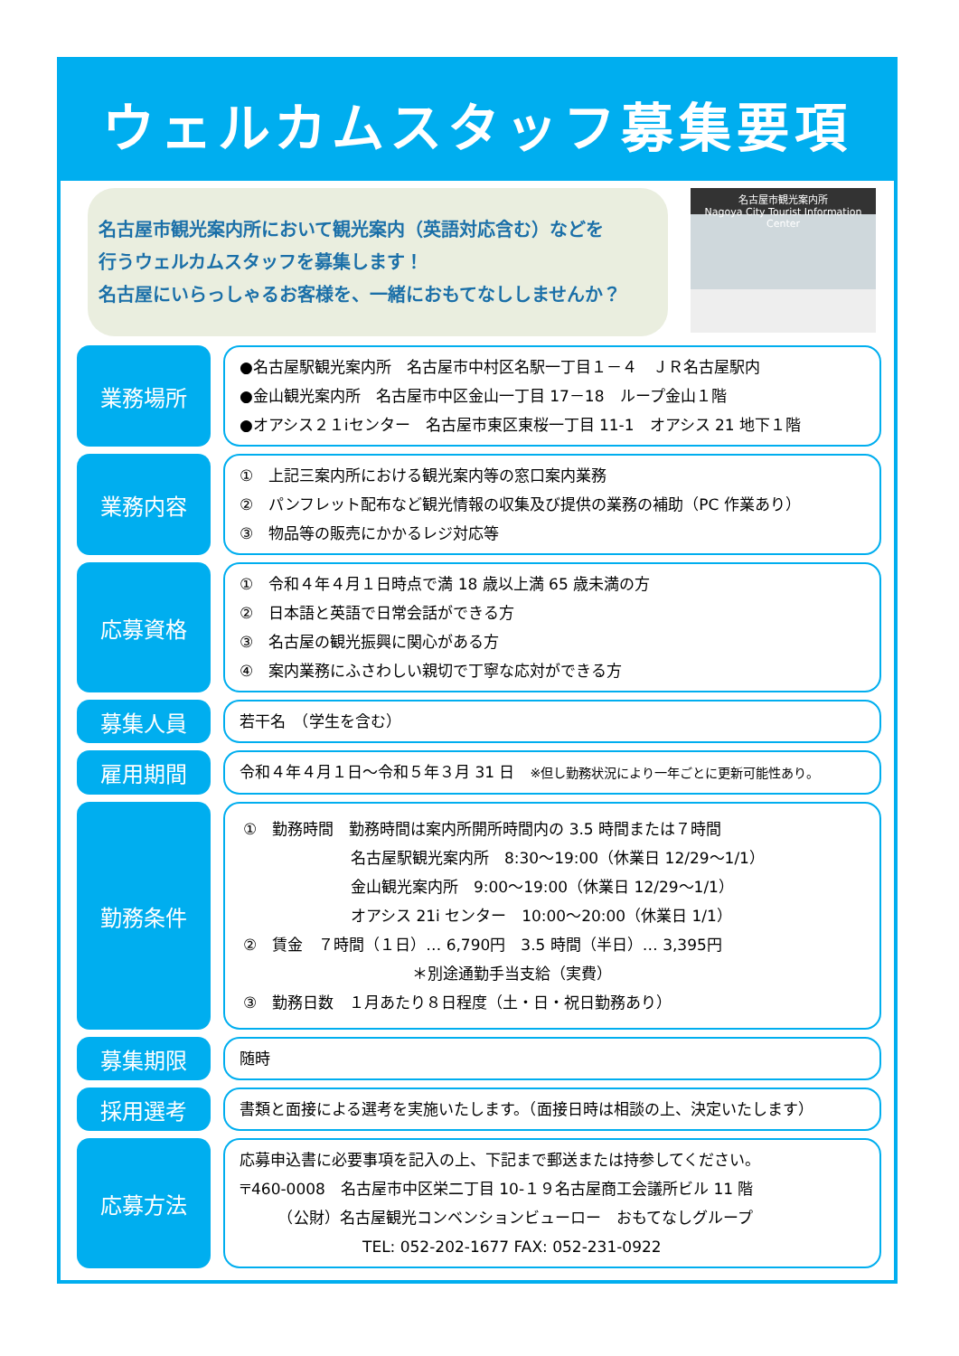ウェルカムスタッフ募集要項
名古屋市観光案内所において観光案内（英語対応含む）などを
行うウェルカムスタッフを募集します！
名古屋にいらっしゃるお客様を、一緒におもてなししませんか？
名古屋市観光案内所
Nagoya City Tourist Information Center
業務場所
●名古屋駅観光案内所　名古屋市中村区名駅一丁目１－４　ＪＲ名古屋駅内
●金山観光案内所　名古屋市中区金山一丁目 17－18　ループ金山１階
●オアシス２１iセンター　名古屋市東区東桜一丁目 11-1　オアシス 21 地下１階
業務内容
①　上記三案内所における観光案内等の窓口案内業務
②　パンフレット配布など観光情報の収集及び提供の業務の補助（PC 作業あり）
③　物品等の販売にかかるレジ対応等
応募資格
①　令和４年４月１日時点で満 18 歳以上満 65 歳未満の方
②　日本語と英語で日常会話ができる方
③　名古屋の観光振興に関心がある方
④　案内業務にふさわしい親切で丁寧な応対ができる方
募集人員
若干名　（学生を含む）
雇用期間
令和４年４月１日～令和５年３月 31 日　※但し勤務状況により一年ごとに更新可能性あり。
勤務条件
①　勤務時間　勤務時間は案内所開所時間内の 3.5 時間または７時間
　　　　　　　名古屋駅観光案内所　8:30～19:00（休業日 12/29～1/1）
　　　　　　　金山観光案内所　9:00～19:00（休業日 12/29～1/1）
　　　　　　　オアシス 21i センター　10:00～20:00（休業日 1/1）
②　賃金　７時間（１日）… 6,790円　3.5 時間（半日）… 3,395円
　　　　　　　　　　　＊別途通勤手当支給（実費）
③　勤務日数　１月あたり８日程度（土・日・祝日勤務あり）
募集期限
随時
採用選考
書類と面接による選考を実施いたします。（面接日時は相談の上、決定いたします）
応募方法
応募申込書に必要事項を記入の上、下記まで郵送または持参してください。
〒460-0008　名古屋市中区栄二丁目 10-１９名古屋商工会議所ビル 11 階
　　　（公財）名古屋観光コンベンションビューロー　おもてなしグループ
　　　　　　　　TEL: 052-202-1677 FAX: 052-231-0922